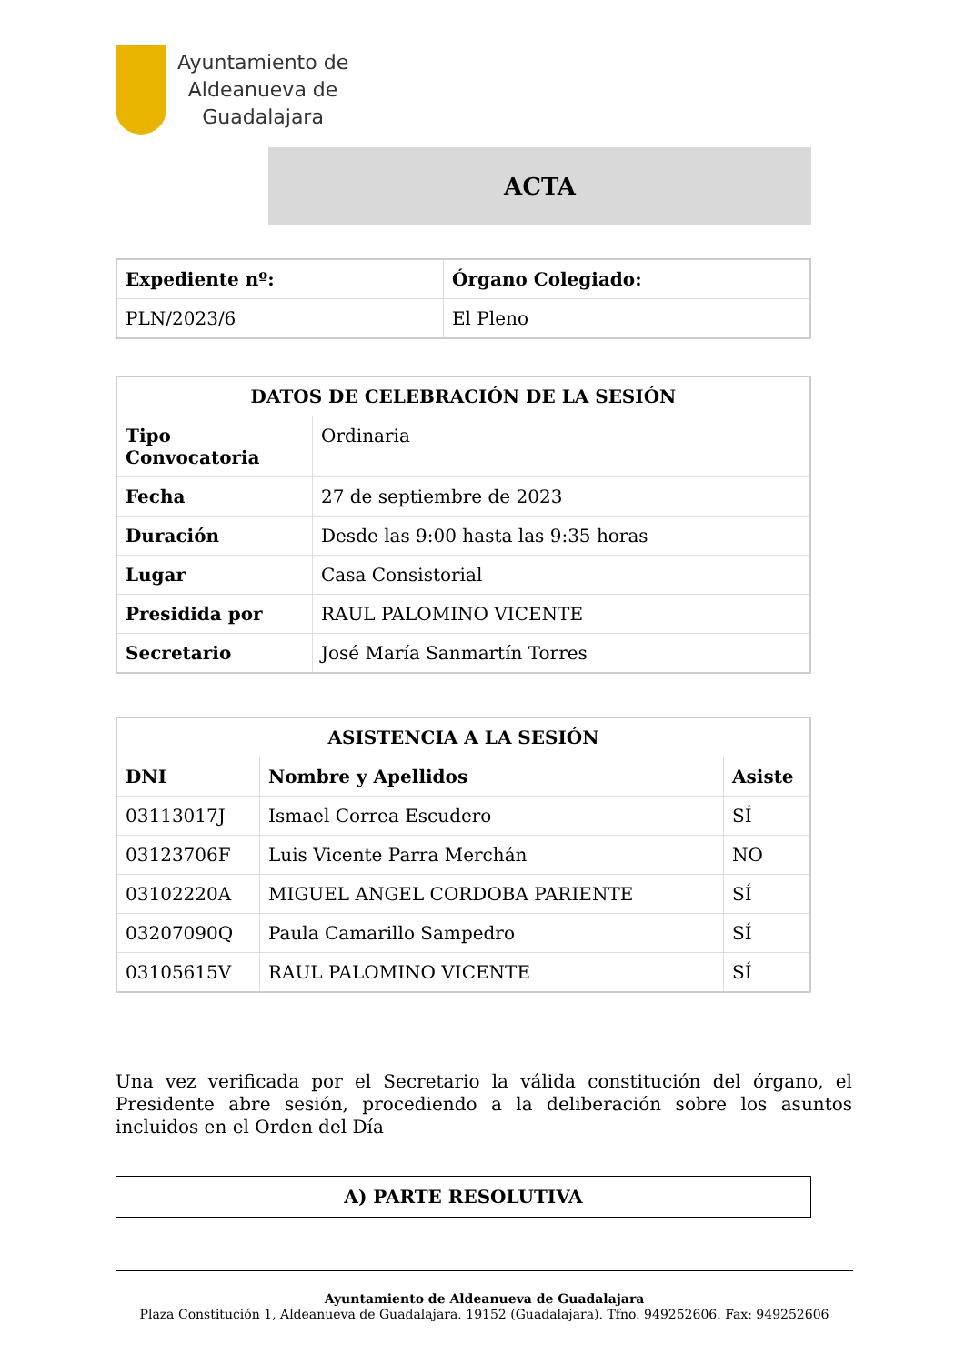Ayuntamiento de
Aldeanueva de
Guadalajara
ACTA
| Expediente nº: | Órgano Colegiado: |
| --- | --- |
| PLN/2023/6 | El Pleno |
| DATOS DE CELEBRACIÓN DE LA SESIÓN | |
| --- | --- |
| Tipo Convocatoria | Ordinaria |
| Fecha | 27 de septiembre de 2023 |
| Duración | Desde las 9:00 hasta las 9:35 horas |
| Lugar | Casa Consistorial |
| Presidida por | RAUL PALOMINO VICENTE |
| Secretario | José María Sanmartín Torres |
| ASISTENCIA A LA SESIÓN | | |
| --- | --- | --- |
| DNI | Nombre y Apellidos | Asiste |
| 03113017J | Ismael Correa Escudero | SÍ |
| 03123706F | Luis Vicente Parra Merchán | NO |
| 03102220A | MIGUEL ANGEL CORDOBA PARIENTE | SÍ |
| 03207090Q | Paula Camarillo Sampedro | SÍ |
| 03105615V | RAUL PALOMINO VICENTE | SÍ |
Una vez verificada por el Secretario la válida constitución del órgano, el Presidente abre sesión, procediendo a la deliberación sobre los asuntos incluidos en el Orden del Día
A) PARTE RESOLUTIVA
Ayuntamiento de Aldeanueva de Guadalajara
Plaza Constitución 1, Aldeanueva de Guadalajara. 19152 (Guadalajara). Tfno. 949252606. Fax: 949252606